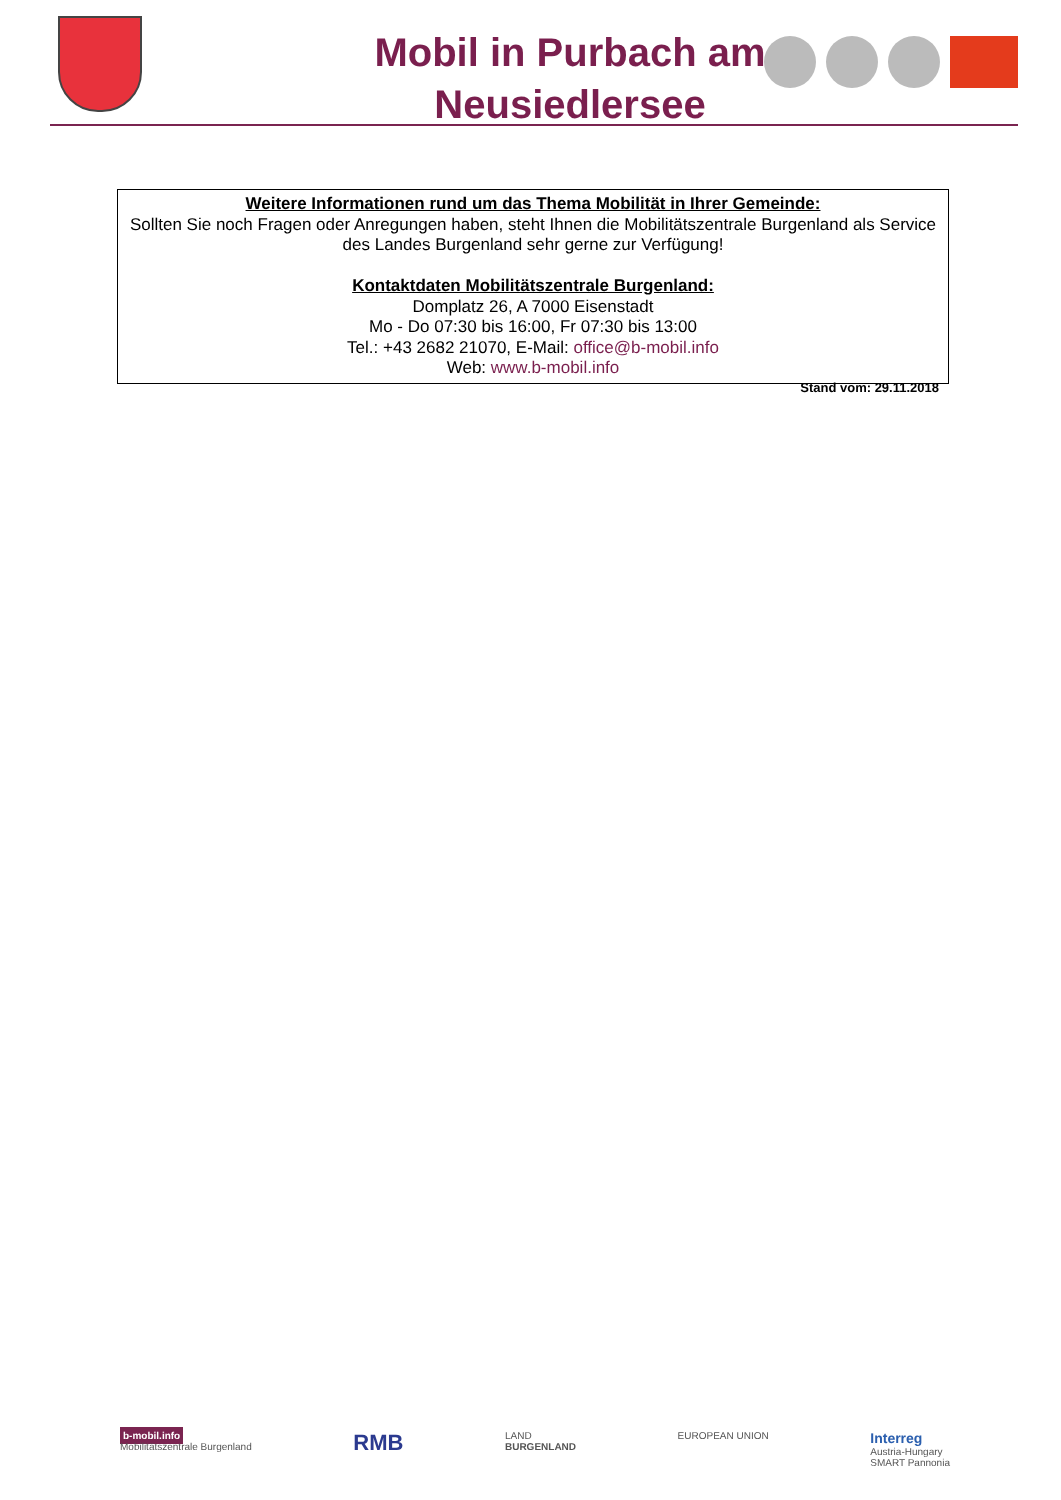Mobil in Purbach am Neusiedlersee
Weitere Informationen rund um das Thema Mobilität in Ihrer Gemeinde:
Sollten Sie noch Fragen oder Anregungen haben, steht Ihnen die Mobilitätszentrale Burgenland als Service des Landes Burgenland sehr gerne zur Verfügung!
Kontaktdaten Mobilitätszentrale Burgenland:
Domplatz 26, A 7000 Eisenstadt
Mo - Do 07:30 bis 16:00, Fr 07:30 bis 13:00
Tel.: +43 2682 21070, E-Mail: office@b-mobil.info
Web: www.b-mobil.info
Stand vom: 29.11.2018
b-mobil.info
Mobilitätszentrale Burgenland
RMB
LAND
BURGENLAND
EUROPEAN UNION
Interreg
Austria-Hungary
SMART Pannonia